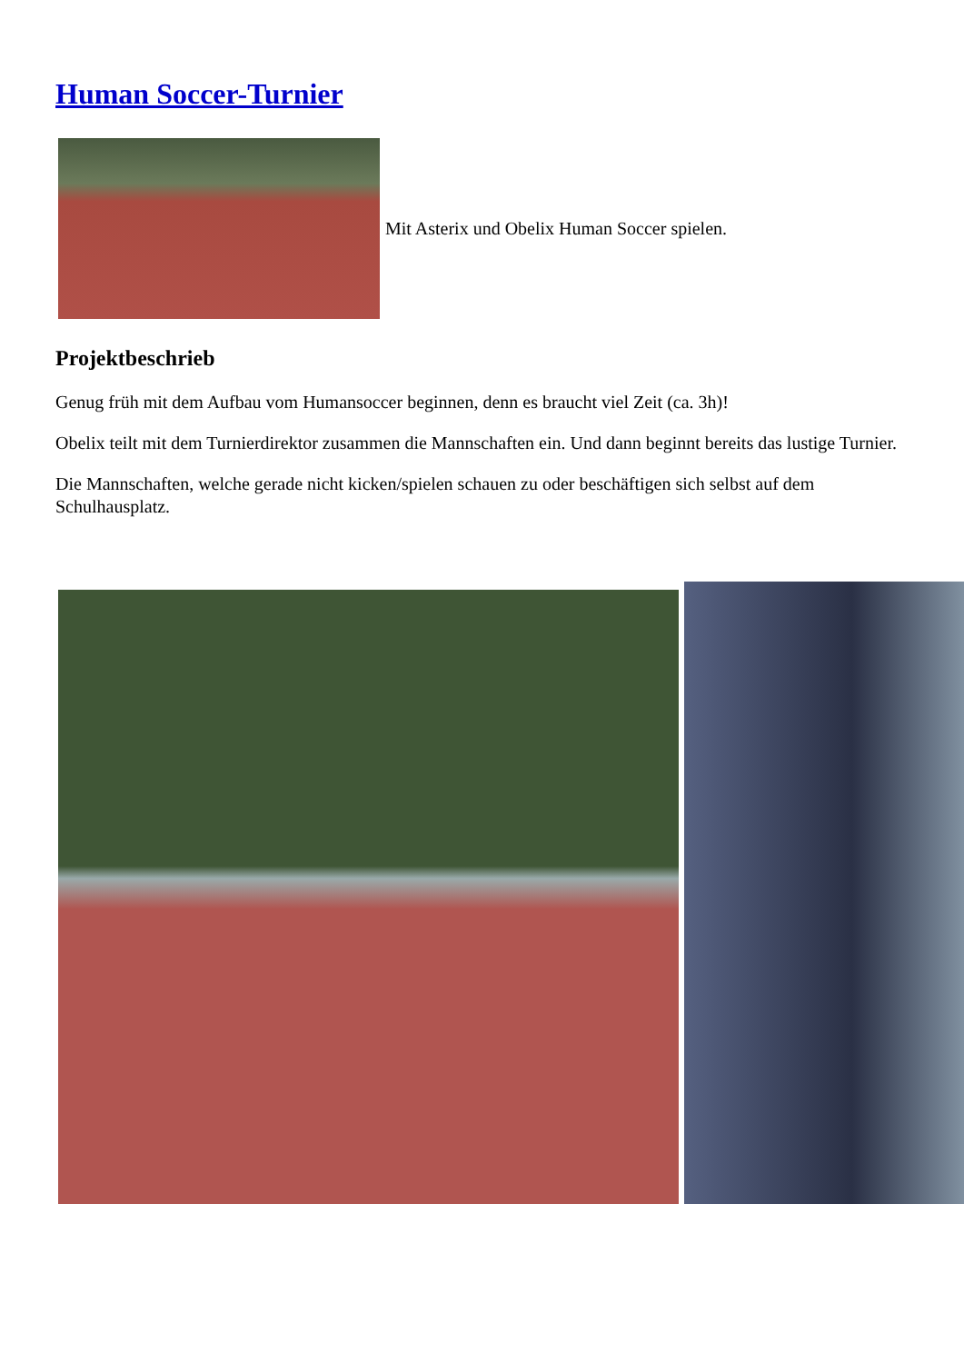Human Soccer-Turnier
Mit Asterix und Obelix Human Soccer spielen.
Projektbeschrieb
Genug früh mit dem Aufbau vom Humansoccer beginnen, denn es braucht viel Zeit (ca. 3h)!
Obelix teilt mit dem Turnierdirektor zusammen die Mannschaften ein. Und dann beginnt bereits das lustige Turnier.
Die Mannschaften, welche gerade nicht kicken/spielen schauen zu oder beschäftigen sich selbst auf dem Schulhausplatz.